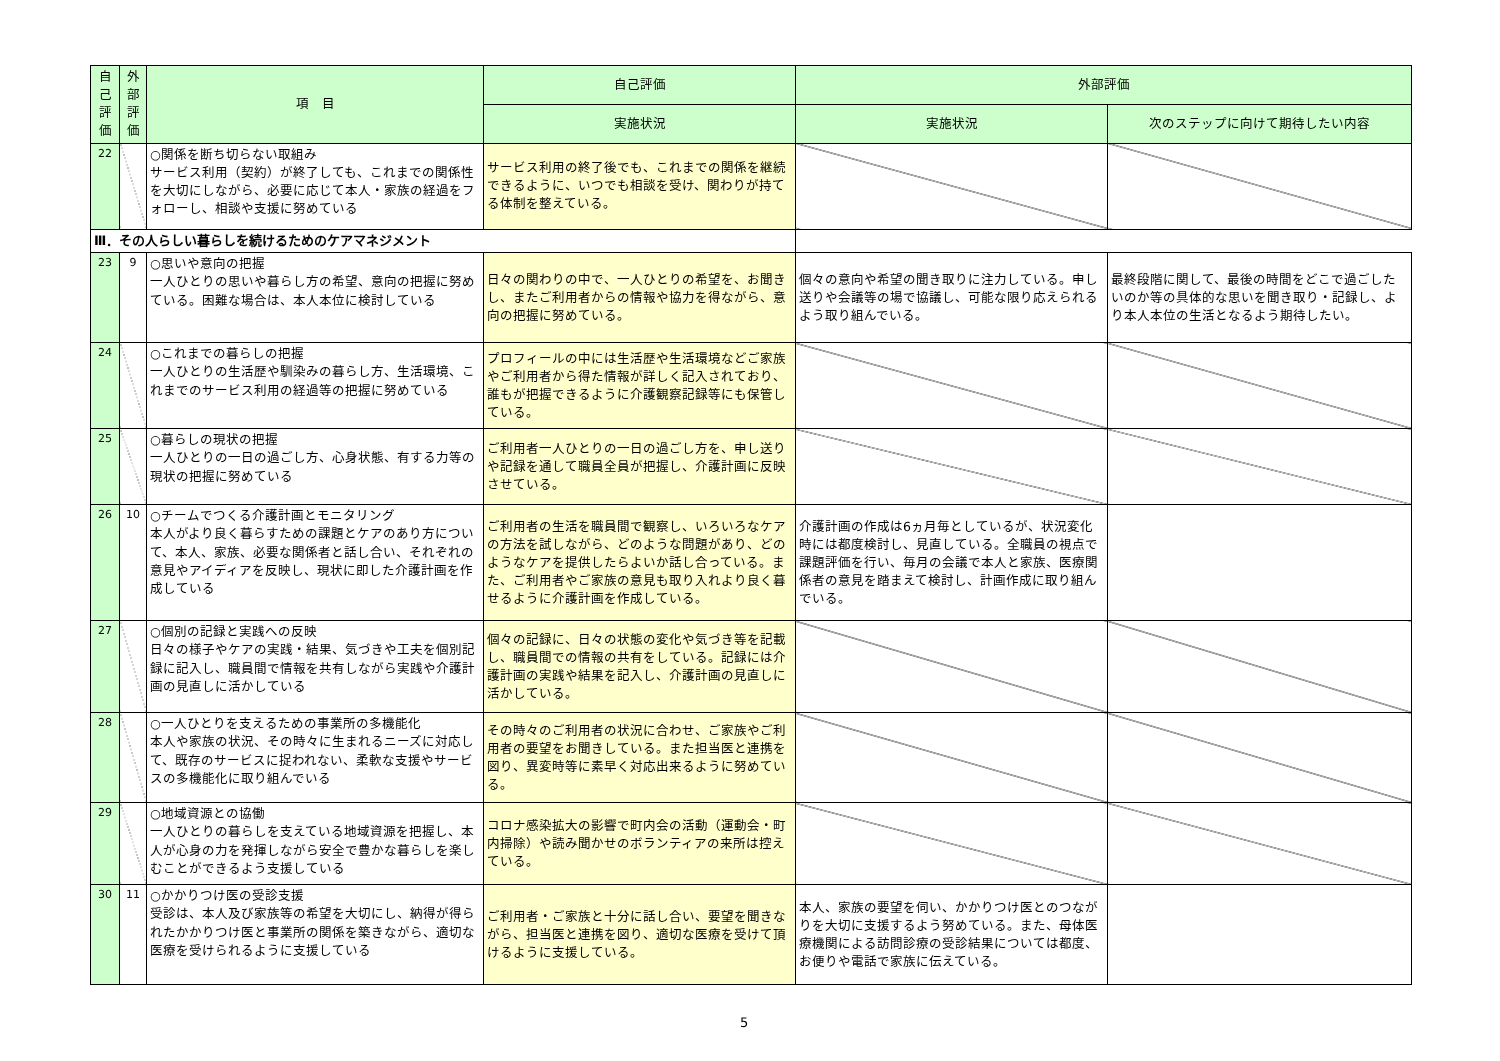| 自己評価 | 外部評価 | 項 目 | 自己評価 | 外部評価 | |
| --- | --- | --- | --- | --- | --- |
| | | | 実施状況 | 実施状況 | 次のステップに向けて期待したい内容 |
| 22 | | ○関係を断ち切らない取組み サービス利用（契約）が終了しても、これまでの関係性を大切にしながら、必要に応じて本人・家族の経過をフォローし、相談や支援に努めている | サービス利用の終了後でも、これまでの関係を継続できるように、いつでも相談を受け、関わりが持てる体制を整えている。 | | |
| Ⅲ．その人らしい暮らしを続けるためのケアマネジメント | | | | | |
| 23 | 9 | ○思いや意向の把握 一人ひとりの思いや暮らし方の希望、意向の把握に努めている。困難な場合は、本人本位に検討している | 日々の関わりの中で、一人ひとりの希望を、お聞きし、またご利用者からの情報や協力を得ながら、意向の把握に努めている。 | 個々の意向や希望の聞き取りに注力している。申し送りや会議等の場で協議し、可能な限り応えられるよう取り組んでいる。 | 最終段階に関して、最後の時間をどこで過ごしたいのか等の具体的な思いを聞き取り・記録し、より本人本位の生活となるよう期待したい。 |
| 24 | | ○これまでの暮らしの把握 一人ひとりの生活歴や馴染みの暮らし方、生活環境、これまでのサービス利用の経過等の把握に努めている | プロフィールの中には生活歴や生活環境などご家族やご利用者から得た情報が詳しく記入されており、誰もが把握できるように介護観察記録等にも保管している。 | | |
| 25 | | ○暮らしの現状の把握 一人ひとりの一日の過ごし方、心身状態、有する力等の現状の把握に努めている | ご利用者一人ひとりの一日の過ごし方を、申し送りや記録を通して職員全員が把握し、介護計画に反映させている。 | | |
| 26 | 10 | ○チームでつくる介護計画とモニタリング 本人がより良く暮らすための課題とケアのあり方について、本人、家族、必要な関係者と話し合い、それぞれの意見やアイディアを反映し、現状に即した介護計画を作成している | ご利用者の生活を職員間で観察し、いろいろなケアの方法を試しながら、どのような問題があり、どのようなケアを提供したらよいか話し合っている。また、ご利用者やご家族の意見も取り入れより良く暮せるように介護計画を作成している。 | 介護計画の作成は6ヵ月毎としているが、状況変化時には都度検討し、見直している。全職員の視点で課題評価を行い、毎月の会議で本人と家族、医療関係者の意見を踏まえて検討し、計画作成に取り組んでいる。 | |
| 27 | | ○個別の記録と実践への反映 日々の様子やケアの実践・結果、気づきや工夫を個別記録に記入し、職員間で情報を共有しながら実践や介護計画の見直しに活かしている | 個々の記録に、日々の状態の変化や気づき等を記載し、職員間での情報の共有をしている。記録には介護計画の実践や結果を記入し、介護計画の見直しに活かしている。 | | |
| 28 | | ○一人ひとりを支えるための事業所の多機能化 本人や家族の状況、その時々に生まれるニーズに対応して、既存のサービスに捉われない、柔軟な支援やサービスの多機能化に取り組んでいる | その時々のご利用者の状況に合わせ、ご家族やご利用者の要望をお聞きしている。また担当医と連携を図り、異変時等に素早く対応出来るように努めている。 | | |
| 29 | | ○地域資源との協働 一人ひとりの暮らしを支えている地域資源を把握し、本人が心身の力を発揮しながら安全で豊かな暮らしを楽しむことができるよう支援している | コロナ感染拡大の影響で町内会の活動（運動会・町内掃除）や読み聞かせのボランティアの来所は控えている。 | | |
| 30 | 11 | ○かかりつけ医の受診支援 受診は、本人及び家族等の希望を大切にし、納得が得られたかかりつけ医と事業所の関係を築きながら、適切な医療を受けられるように支援している | ご利用者・ご家族と十分に話し合い、要望を聞きながら、担当医と連携を図り、適切な医療を受けて頂けるように支援している。 | 本人、家族の要望を伺い、かかりつけ医とのつながりを大切に支援するよう努めている。また、母体医療機関による訪問診療の受診結果については都度、お便りや電話で家族に伝えている。 | |
5